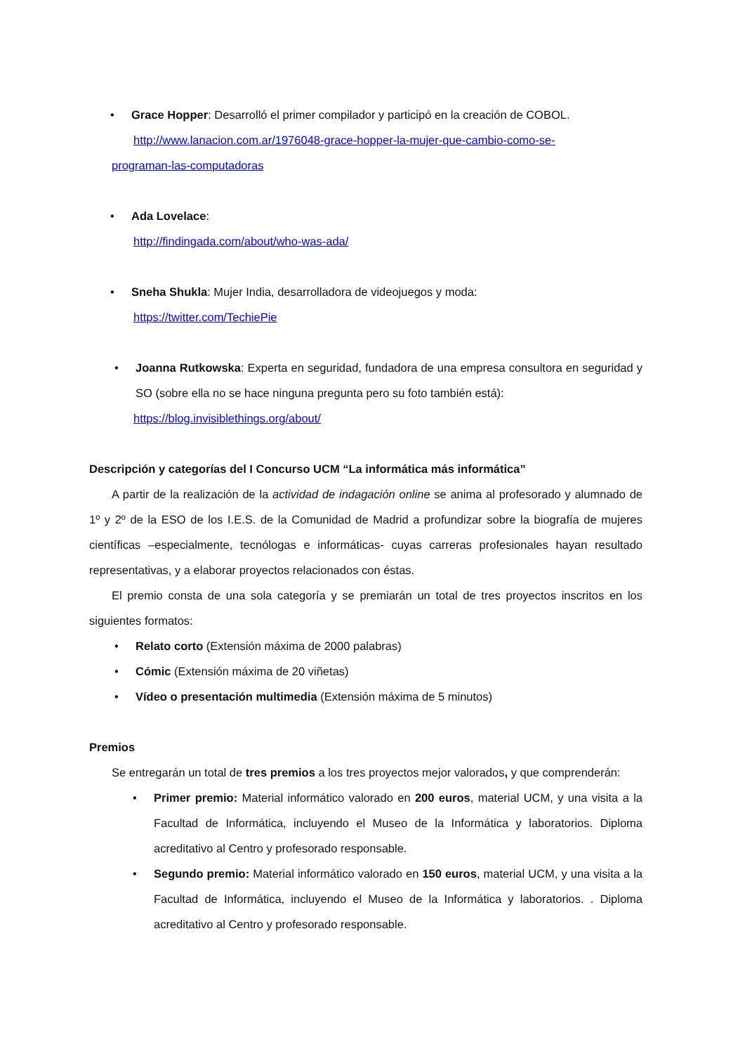• Grace Hopper: Desarrolló el primer compilador y participó en la creación de COBOL.
http://www.lanacion.com.ar/1976048-grace-hopper-la-mujer-que-cambio-como-se-
programan-las-computadoras
• Ada Lovelace:
http://findingada.com/about/who-was-ada/
• Sneha Shukla: Mujer India, desarrolladora de videojuegos y moda:
https://twitter.com/TechiePie
• Joanna Rutkowska: Experta en seguridad, fundadora de una empresa consultora en seguridad y SO (sobre ella no se hace ninguna pregunta pero su foto también está):
https://blog.invisiblethings.org/about/
Descripción y categorías del I Concurso UCM “La informática más informática”
A partir de la realización de la actividad de indagación online se anima al profesorado y alumnado de 1º y 2º de la ESO de los I.E.S. de la Comunidad de Madrid a profundizar sobre la biografía de mujeres científicas –especialmente, tecnólogas e informáticas- cuyas carreras profesionales hayan resultado representativas, y a elaborar proyectos relacionados con éstas.
El premio consta de una sola categoría y se premiarán un total de tres proyectos inscritos en los siguientes formatos:
• Relato corto (Extensión máxima de 2000 palabras)
• Cómic (Extensión máxima de 20 viñetas)
• Vídeo o presentación multimedia (Extensión máxima de 5 minutos)
Premios
Se entregarán un total de tres premios a los tres proyectos mejor valorados, y que comprenderán:
• Primer premio: Material informático valorado en 200 euros, material UCM, y una visita a la Facultad de Informática, incluyendo el Museo de la Informática y laboratorios. Diploma acreditativo al Centro y profesorado responsable.
• Segundo premio: Material informático valorado en 150 euros, material UCM, y una visita a la Facultad de Informática, incluyendo el Museo de la Informática y laboratorios. . Diploma acreditativo al Centro y profesorado responsable.